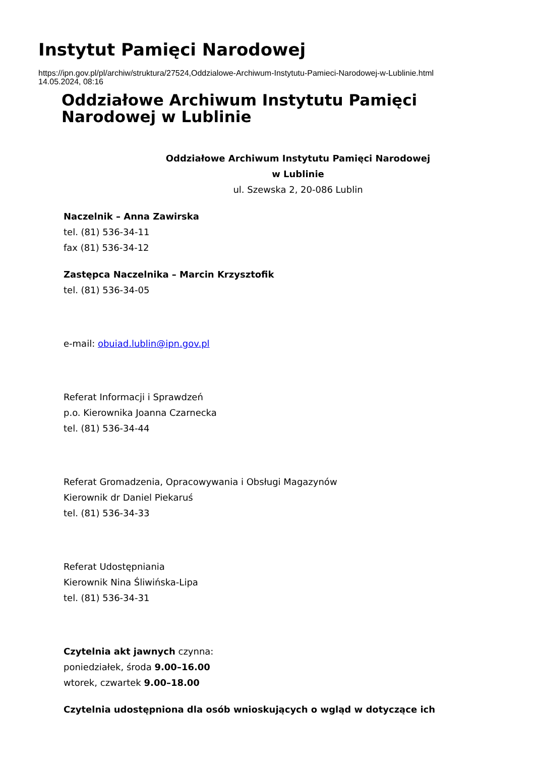Instytut Pamięci Narodowej
https://ipn.gov.pl/pl/archiw/struktura/27524,Oddzialowe-Archiwum-Instytutu-Pamieci-Narodowej-w-Lublinie.html
14.05.2024, 08:16
Oddziałowe Archiwum Instytutu Pamięci
Narodowej w Lublinie
Oddziałowe Archiwum Instytutu Pamięci Narodowej
w Lublinie
ul. Szewska 2, 20-086 Lublin
Naczelnik – Anna Zawirska
tel. (81) 536-34-11
fax (81) 536-34-12
Zastępca Naczelnika – Marcin Krzysztofik
tel. (81) 536-34-05
e-mail: obuiad.lublin@ipn.gov.pl
Referat Informacji i Sprawdzeń
p.o. Kierownika Joanna Czarnecka
tel. (81) 536-34-44
Referat Gromadzenia, Opracowywania i Obsługi Magazynów
Kierownik dr Daniel Piekaruś
tel. (81) 536-34-33
Referat Udostępniania
Kierownik Nina Śliwińska-Lipa
tel. (81) 536-34-31
Czytelnia akt jawnych czynna:
poniedziałek, środa 9.00–16.00
wtorek, czwartek 9.00–18.00
Czytelnia udostępniona dla osób wnioskujących o wgląd w dotyczące ich